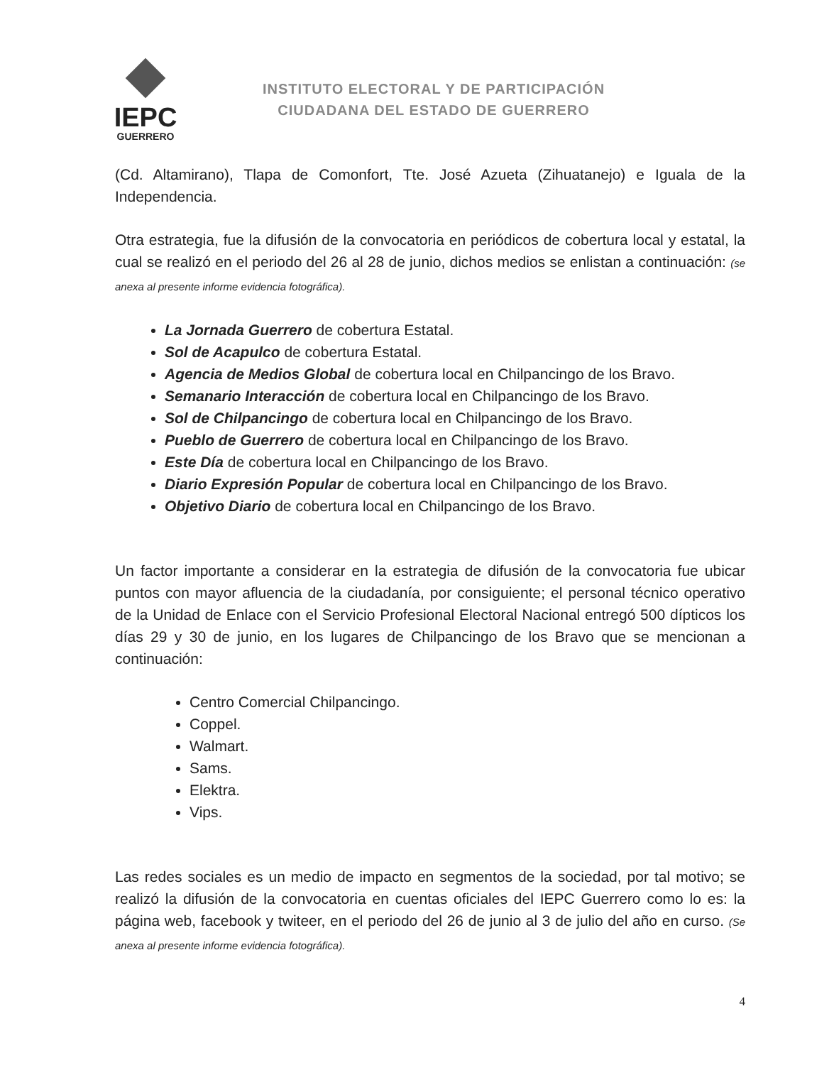IEPC
GUERRERO
INSTITUTO ELECTORAL Y DE PARTICIPACIÓN
CIUDADANA DEL ESTADO DE GUERRERO
(Cd. Altamirano), Tlapa de Comonfort, Tte. José Azueta (Zihuatanejo) e Iguala de la Independencia.
Otra estrategia, fue la difusión de la convocatoria en periódicos de cobertura local y estatal, la cual se realizó en el periodo del 26 al 28 de junio, dichos medios se enlistan a continuación: (se anexa al presente informe evidencia fotográfica).
La Jornada Guerrero de cobertura Estatal.
Sol de Acapulco de cobertura Estatal.
Agencia de Medios Global de cobertura local en Chilpancingo de los Bravo.
Semanario Interacción de cobertura local en Chilpancingo de los Bravo.
Sol de Chilpancingo de cobertura local en Chilpancingo de los Bravo.
Pueblo de Guerrero de cobertura local en Chilpancingo de los Bravo.
Este Día de cobertura local en Chilpancingo de los Bravo.
Diario Expresión Popular de cobertura local en Chilpancingo de los Bravo.
Objetivo Diario de cobertura local en Chilpancingo de los Bravo.
Un factor importante a considerar en la estrategia de difusión de la convocatoria fue ubicar puntos con mayor afluencia de la ciudadanía, por consiguiente; el personal técnico operativo de la Unidad de Enlace con el Servicio Profesional Electoral Nacional entregó 500 dípticos los días 29 y 30 de junio, en los lugares de Chilpancingo de los Bravo que se mencionan a continuación:
Centro Comercial Chilpancingo.
Coppel.
Walmart.
Sams.
Elektra.
Vips.
Las redes sociales es un medio de impacto en segmentos de la sociedad, por tal motivo; se realizó la difusión de la convocatoria en cuentas oficiales del IEPC Guerrero como lo es: la página web, facebook y twiteer, en el periodo del 26 de junio al 3 de julio del año en curso. (Se anexa al presente informe evidencia fotográfica).
4